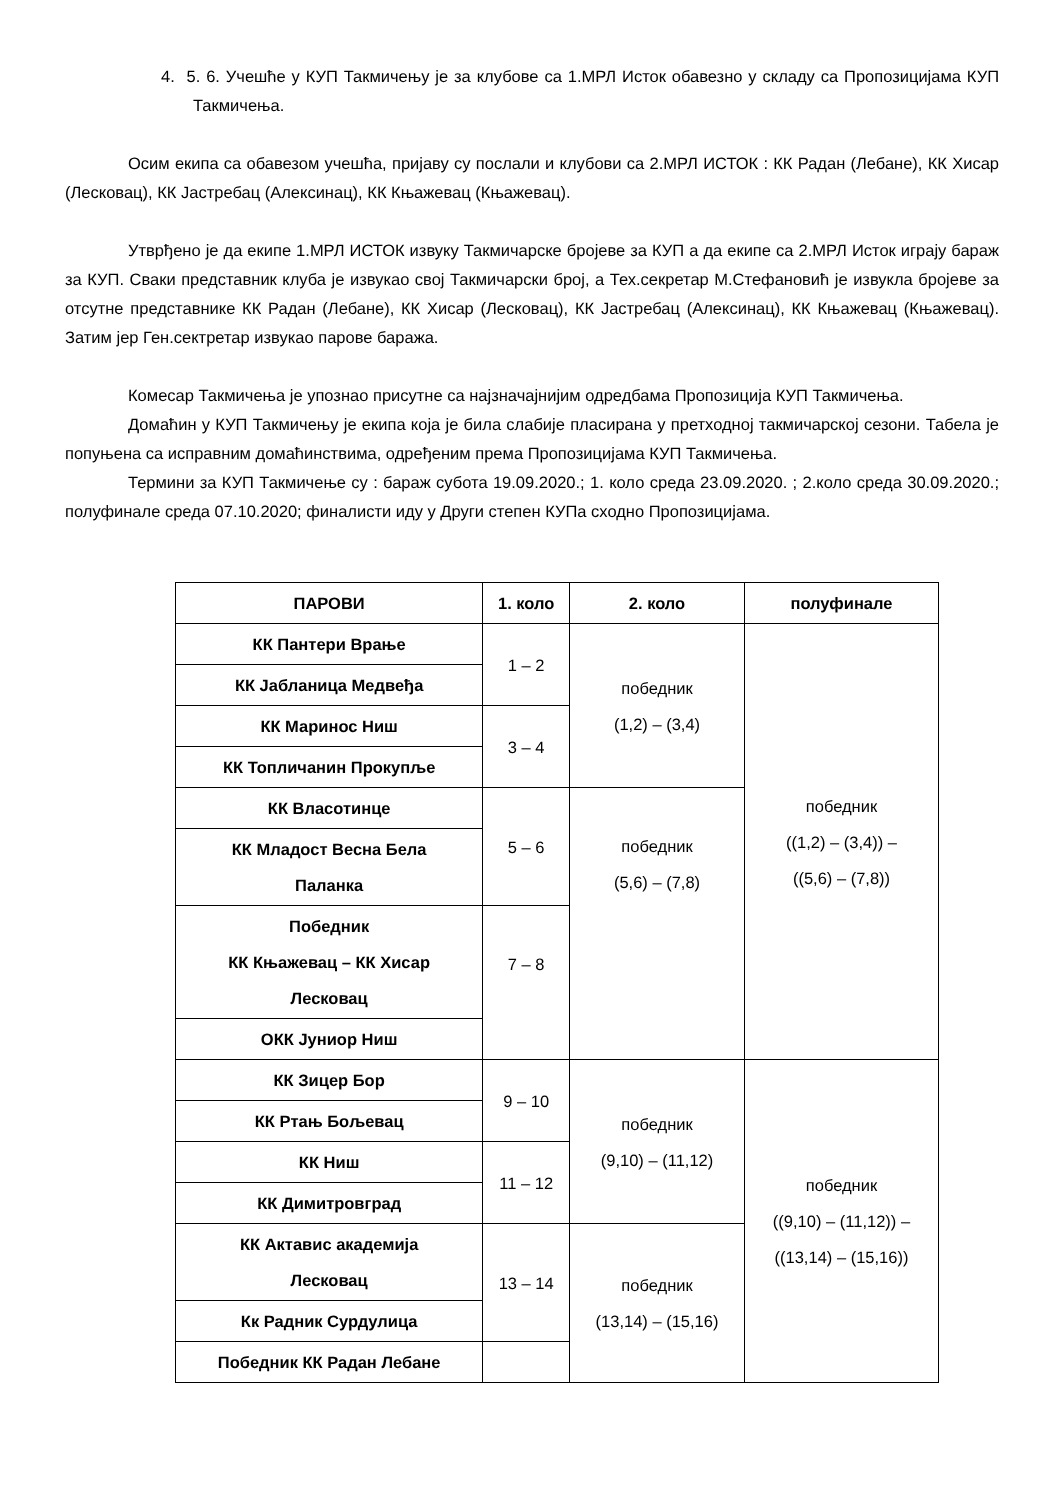4. 5. 6. Учешће у КУП Такмичењу је за клубове са 1.МРЛ Исток обавезно у складу са Пропозицијама КУП Такмичења.
Осим екипа са обавезом учешћа, пријаву су послали и клубови са 2.МРЛ ИСТОК : КК Радан (Лебане), КК Хисар (Лесковац), КК Јастребац (Алексинац), КК Књажевац (Књажевац).
Утврђено је да екипе 1.МРЛ ИСТОК извуку Такмичарске бројеве за КУП а да екипе са 2.МРЛ Исток играју бараж за КУП. Сваки представник клуба је извукао свој Такмичарски број, а Тех.секретар М.Стефановић је извукла бројеве за отсутне представнике КК Радан (Лебане), КК Хисар (Лесковац), КК Јастребац (Алексинац), КК Књажевац (Књажевац). Затим јер Ген.сектретар извукао парове баража.
Комесар Такмичења је упознао присутне са најзначајнијим одредбама Пропозиција КУП Такмичења.
Домаћин у КУП Такмичењу је екипа која је била слабије пласирана у претходној такмичарској сезони. Табела је попуњена са исправним домаћинствима, одређеним према Пропозицијама КУП Такмичења.
Термини за КУП Такмичење су : бараж субота 19.09.2020.; 1. коло среда 23.09.2020. ; 2.коло среда 30.09.2020.; полуфинале среда 07.10.2020; финалисти иду у Други степен КУПа сходно Пропозицијама.
| ПАРОВИ | 1. коло | 2. коло | полуфинале |
| --- | --- | --- | --- |
| КК Пантери Врање | 1 – 2 | победник (1,2) – (3,4) | победник ((1,2) – (3,4)) – ((5,6) – (7,8)) |
| КК Јабланица Медвеђа | | | |
| КК Маринос Ниш | 3 – 4 | | |
| КК Топличанин Прокупље | | | |
| КК Власотинце | 5 – 6 | победник (5,6) – (7,8) | |
| КК Младост Весна Бела Паланка | | | |
| Победник КК Књажевац – КК Хисар Лесковац | 7 – 8 | | |
| ОКК Јуниор Ниш | | | |
| КК Зицер Бор | 9 – 10 | победник (9,10) – (11,12) | победник ((9,10) – (11,12)) – ((13,14) – (15,16)) |
| КК Ртањ Бољевац | | | |
| КК Ниш | 11 – 12 | | |
| КК Димитровград | | | |
| КК Актавис академија Лесковац | 13 – 14 | победник (13,14) – (15,16) | |
| Кк Радник Сурдулица | | | |
| Победник КК Радан Лебане | | | |